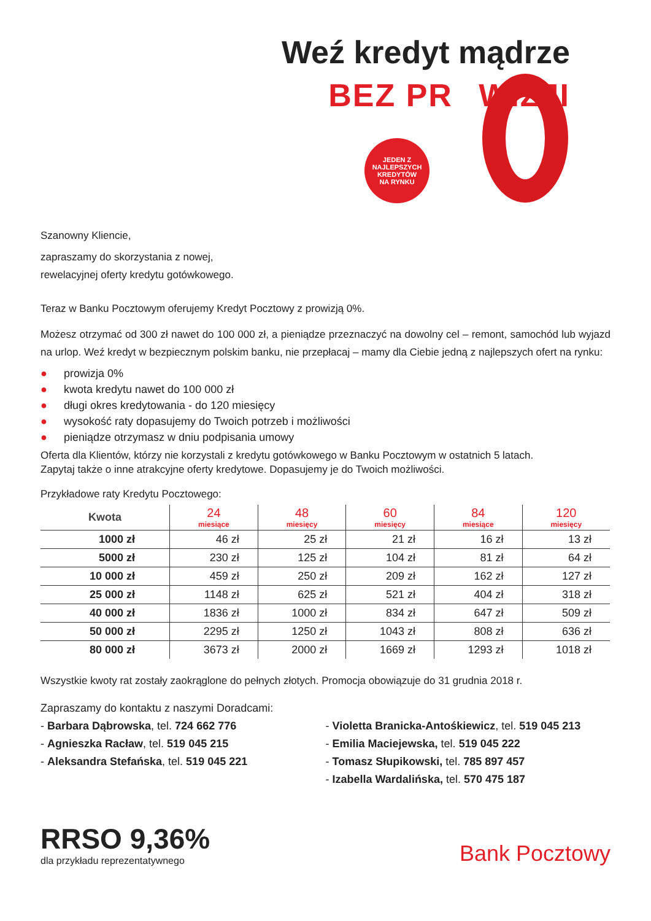Weź kredyt mądrze
BEZ PROWIZJI
JEDEN Z
NAJLEPSZYCH
KREDYTÓW
NA RYNKU
Szanowny Kliencie,
zapraszamy do skorzystania z nowej,
rewelacyjnej oferty kredytu gotówkowego.
Teraz w Banku Pocztowym oferujemy Kredyt Pocztowy z prowizją 0%.
Możesz otrzymać od 300 zł nawet do 100 000 zł, a pieniądze przeznaczyć na dowolny cel – remont, samochód lub wyjazd na urlop. Weź kredyt w bezpiecznym polskim banku, nie przepłacaj – mamy dla Ciebie jedną z najlepszych ofert na rynku:
● prowizja 0%
● kwota kredytu nawet do 100 000 zł
● długi okres kredytowania - do 120 miesięcy
● wysokość raty dopasujemy do Twoich potrzeb i możliwości
● pieniądze otrzymasz w dniu podpisania umowy
Oferta dla Klientów, którzy nie korzystali z kredytu gotówkowego w Banku Pocztowym w ostatnich 5 latach.
Zapytaj także o inne atrakcyjne oferty kredytowe. Dopasujemy je do Twoich możliwości.
Przykładowe raty Kredytu Pocztowego:
| Kwota | 24 miesiące | 48 miesięcy | 60 miesięcy | 84 miesiące | 120 miesięcy |
| --- | --- | --- | --- | --- | --- |
| 1000 zł | 46 zł | 25 zł | 21 zł | 16 zł | 13 zł |
| 5000 zł | 230 zł | 125 zł | 104 zł | 81 zł | 64 zł |
| 10 000 zł | 459 zł | 250 zł | 209 zł | 162 zł | 127 zł |
| 25 000 zł | 1148 zł | 625 zł | 521 zł | 404 zł | 318 zł |
| 40 000 zł | 1836 zł | 1000 zł | 834 zł | 647 zł | 509 zł |
| 50 000 zł | 2295 zł | 1250 zł | 1043 zł | 808 zł | 636 zł |
| 80 000 zł | 3673 zł | 2000 zł | 1669 zł | 1293 zł | 1018 zł |
Wszystkie kwoty rat zostały zaokrąglone do pełnych złotych. Promocja obowiązuje do 31 grudnia 2018 r.
Zapraszamy do kontaktu z naszymi Doradcami:
- Barbara Dąbrowska, tel. 724 662 776
- Agnieszka Racław, tel. 519 045 215
- Aleksandra Stefańska, tel. 519 045 221
- Violetta Branicka-Antośkiewicz, tel. 519 045 213
- Emilia Maciejewska, tel. 519 045 222
- Tomasz Słupikowski, tel. 785 897 457
- Izabella Wardalińska, tel. 570 475 187
RRSO 9,36%
dla przykładu reprezentatywnego
Bank Pocztowy